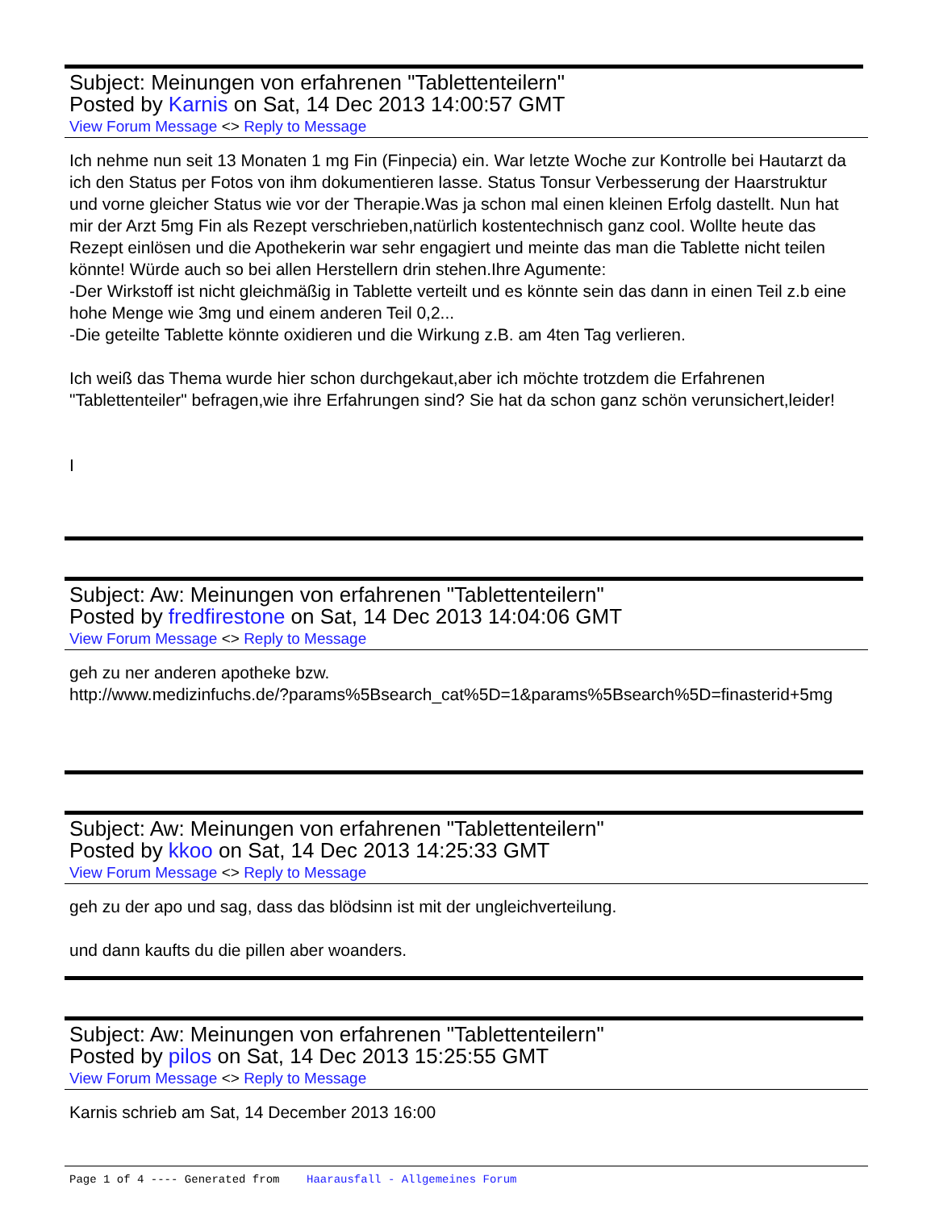Subject: Meinungen von erfahrenen "Tablettenteilern"
Posted by Karnis on Sat, 14 Dec 2013 14:00:57 GMT
View Forum Message <> Reply to Message
Ich nehme nun seit 13 Monaten 1 mg Fin (Finpecia) ein. War letzte Woche zur Kontrolle bei Hautarzt da ich den Status per Fotos von ihm dokumentieren lasse. Status Tonsur Verbesserung der Haarstruktur und vorne gleicher Status wie vor der Therapie.Was ja schon mal einen kleinen Erfolg dastellt. Nun hat mir der Arzt 5mg Fin als Rezept verschrieben,natürlich kostentechnisch ganz cool. Wollte heute das Rezept einlösen und die Apothekerin war sehr engagiert und meinte das man die Tablette nicht teilen könnte! Würde auch so bei allen Herstellern drin stehen.Ihre Agumente:
-Der Wirkstoff ist nicht gleichmäßig in Tablette verteilt und es könnte sein das dann in einen Teil z.b eine hohe Menge wie 3mg und einem anderen Teil 0,2...
-Die geteilte Tablette könnte oxidieren und die Wirkung z.B. am 4ten Tag verlieren.
Ich weiß das Thema wurde hier schon durchgekaut,aber ich möchte trotzdem die Erfahrenen "Tablettenteiler" befragen,wie ihre Erfahrungen sind? Sie hat da schon ganz schön verunsichert,leider!
I
Subject: Aw: Meinungen von erfahrenen "Tablettenteilern"
Posted by fredfirestone on Sat, 14 Dec 2013 14:04:06 GMT
View Forum Message <> Reply to Message
geh zu ner anderen apotheke bzw.
http://www.medizinfuchs.de/?params%5Bsearch_cat%5D=1&params%5Bsearch%5D=finasterid+5mg
Subject: Aw: Meinungen von erfahrenen "Tablettenteilern"
Posted by kkoo on Sat, 14 Dec 2013 14:25:33 GMT
View Forum Message <> Reply to Message
geh zu der apo und sag, dass das blödsinn ist mit der ungleichverteilung.
und dann kaufts du die pillen aber woanders.
Subject: Aw: Meinungen von erfahrenen "Tablettenteilern"
Posted by pilos on Sat, 14 Dec 2013 15:25:55 GMT
View Forum Message <> Reply to Message
Karnis schrieb am Sat, 14 December 2013 16:00
Page 1 of 4 ---- Generated from Haarausfall - Allgemeines Forum